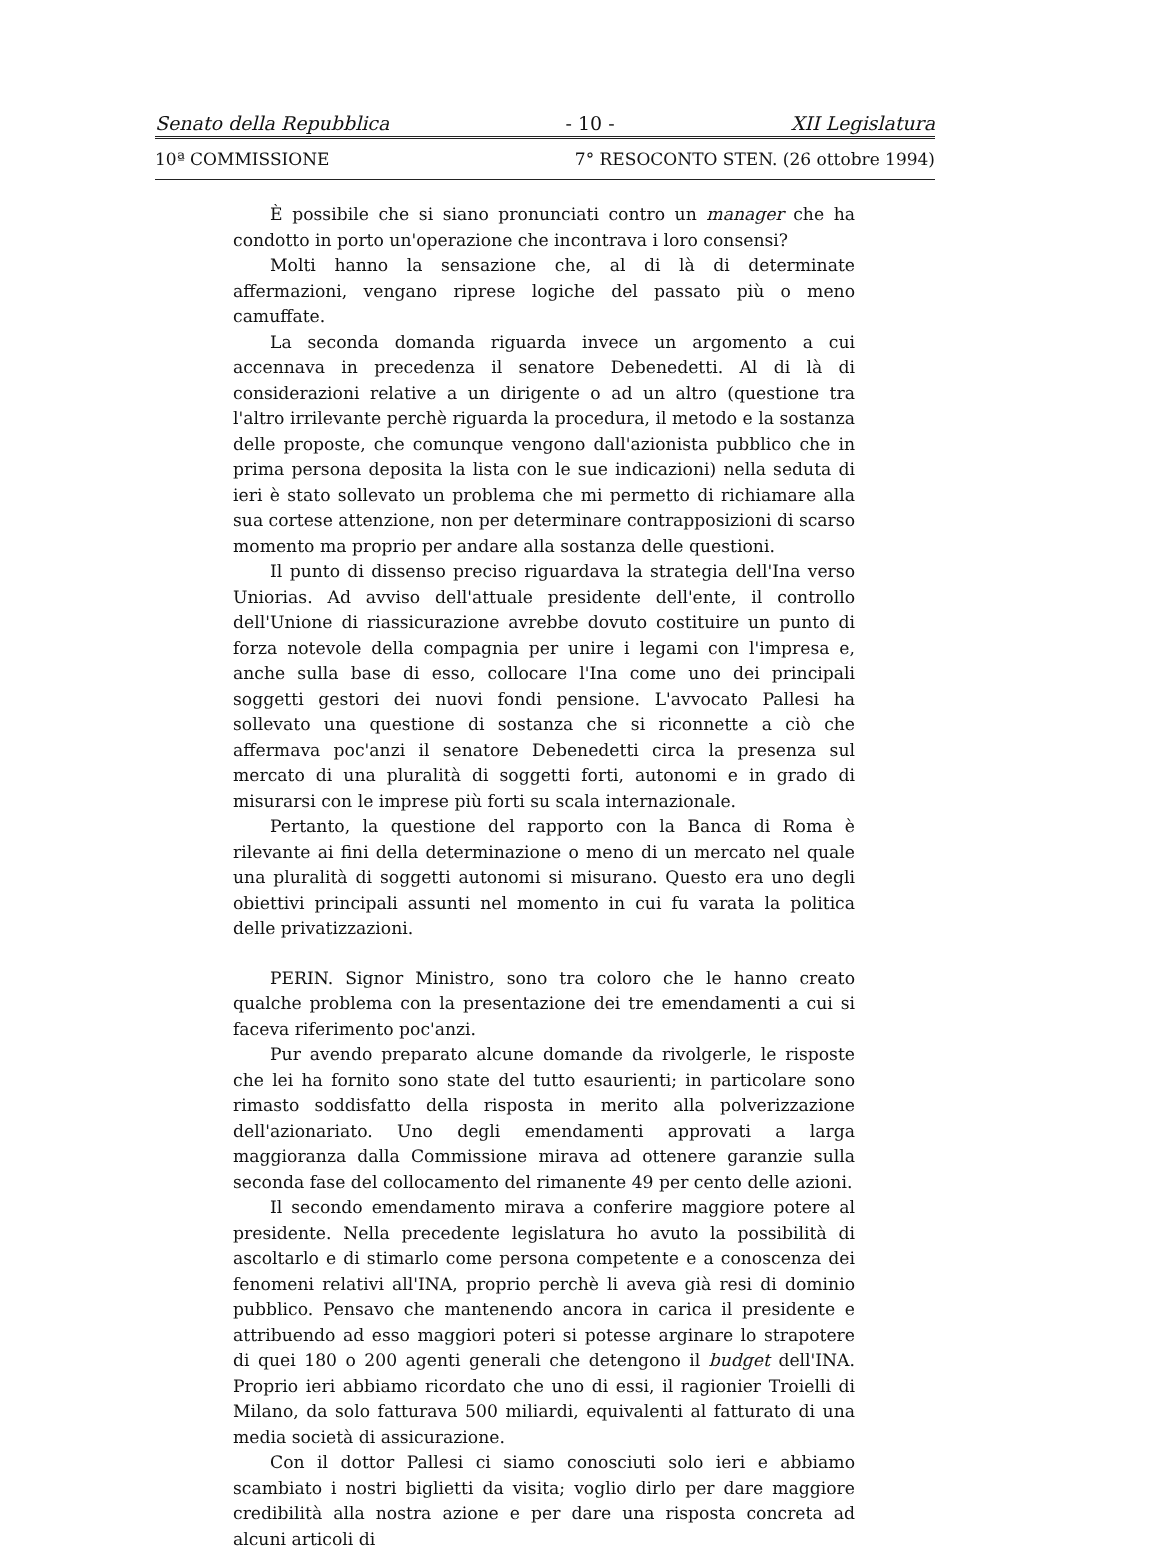Senato della Repubblica - 10 - XII Legislatura
10ª COMMISSIONE 7° RESOCONTO STEN. (26 ottobre 1994)
È possibile che si siano pronunciati contro un manager che ha condotto in porto un'operazione che incontrava i loro consensi?
Molti hanno la sensazione che, al di là di determinate affermazioni, vengano riprese logiche del passato più o meno camuffate.
La seconda domanda riguarda invece un argomento a cui accennava in precedenza il senatore Debenedetti. Al di là di considerazioni relative a un dirigente o ad un altro (questione tra l'altro irrilevante perchè riguarda la procedura, il metodo e la sostanza delle proposte, che comunque vengono dall'azionista pubblico che in prima persona deposita la lista con le sue indicazioni) nella seduta di ieri è stato sollevato un problema che mi permetto di richiamare alla sua cortese attenzione, non per determinare contrapposizioni di scarso momento ma proprio per andare alla sostanza delle questioni.
Il punto di dissenso preciso riguardava la strategia dell'Ina verso Uniorias. Ad avviso dell'attuale presidente dell'ente, il controllo dell'Unione di riassicurazione avrebbe dovuto costituire un punto di forza notevole della compagnia per unire i legami con l'impresa e, anche sulla base di esso, collocare l'Ina come uno dei principali soggetti gestori dei nuovi fondi pensione. L'avvocato Pallesi ha sollevato una questione di sostanza che si riconnette a ciò che affermava poc'anzi il senatore Debenedetti circa la presenza sul mercato di una pluralità di soggetti forti, autonomi e in grado di misurarsi con le imprese più forti su scala internazionale.
Pertanto, la questione del rapporto con la Banca di Roma è rilevante ai fini della determinazione o meno di un mercato nel quale una pluralità di soggetti autonomi si misurano. Questo era uno degli obiettivi principali assunti nel momento in cui fu varata la politica delle privatizzazioni.
PERIN. Signor Ministro, sono tra coloro che le hanno creato qualche problema con la presentazione dei tre emendamenti a cui si faceva riferimento poc'anzi.
Pur avendo preparato alcune domande da rivolgerle, le risposte che lei ha fornito sono state del tutto esaurienti; in particolare sono rimasto soddisfatto della risposta in merito alla polverizzazione dell'azionariato. Uno degli emendamenti approvati a larga maggioranza dalla Commissione mirava ad ottenere garanzie sulla seconda fase del collocamento del rimanente 49 per cento delle azioni.
Il secondo emendamento mirava a conferire maggiore potere al presidente. Nella precedente legislatura ho avuto la possibilità di ascoltarlo e di stimarlo come persona competente e a conoscenza dei fenomeni relativi all'INA, proprio perchè li aveva già resi di dominio pubblico. Pensavo che mantenendo ancora in carica il presidente e attribuendo ad esso maggiori poteri si potesse arginare lo strapotere di quei 180 o 200 agenti generali che detengono il budget dell'INA. Proprio ieri abbiamo ricordato che uno di essi, il ragionier Troielli di Milano, da solo fatturava 500 miliardi, equivalenti al fatturato di una media società di assicurazione.
Con il dottor Pallesi ci siamo conosciuti solo ieri e abbiamo scambiato i nostri biglietti da visita; voglio dirlo per dare maggiore credibilità alla nostra azione e per dare una risposta concreta ad alcuni articoli di